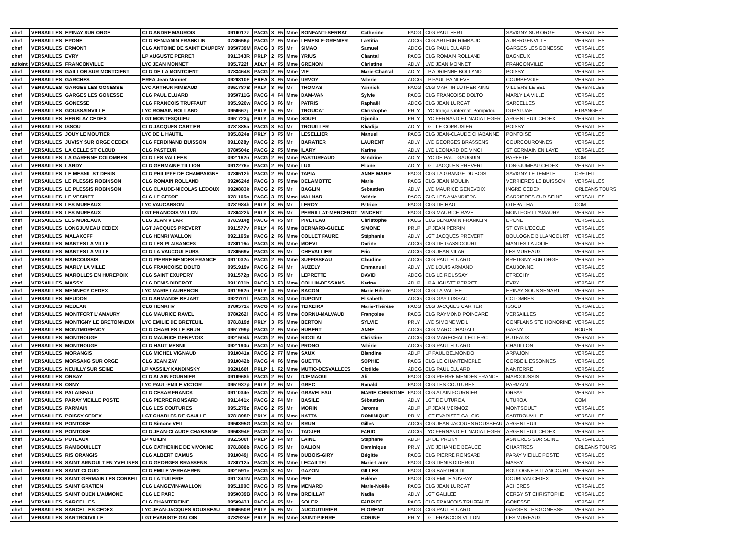| chef | VERSAILLES | EPINAY SUR ORGE | CLG ANDRE MAUROIS | 0910017z | PACG | 3 | F5 | Mme | BONFANTI-SERBAT | Catherine | PACG | CLG PAUL BERT | SAVIGNY SUR ORGE | VERSAILLES |
| chef | VERSAILLES | EPONE | CLG BENJAMIN FRANKLIN | 0780656p | PACG | 2 | F5 | Mme | LEMESLE-GRENIER | Laëtitia | ADCG | CLG ARTHUR RIMBAUD | AUBERGENVILLE | VERSAILLES |
| chef | VERSAILLES | ERMONT | CLG ANTOINE DE SAINT EXUPERY | 0950739M | PACG | 3 | F5 | Mr | SIMAO | Samuel | ADCG | CLG PAUL ELUARD | GARGES LES GONESSE | VERSAILLES |
| chef | VERSAILLES | EVRY | LP AUGUSTE PERRET | 0911343R | PRLP | 2 | F5 | Mme | YRIUS | Chantal | PACG | CLG ROMAIN ROLLAND | BAGNEUX | VERSAILLES |
| adjoint | VERSAILLES | FRANCONVILLE | LYC JEAN MONNET | 0951722f | ADLY | 4 | F5 | Mme | GRENON | Christine | ADLY | LYC JEAN MONNET | FRANCONVILLE | VERSAILLES |
| chef | VERSAILLES | GAILLON SUR MONTCIENT | CLG DE LA MONTCIENT | 0783464S | PACG | 2 | F5 | Mme | VIE | Marie-Chantal | ADLY | LP ADRIENNE BOLLAND | POISSY | VERSAILLES |
| chef | VERSAILLES | GARCHES | EREA Jean Monnet | 0920810F | EREA | 3 | F5 | Mme | URVOY | Valerie | ADCG | LP PAUL PAINLEVE | COURBEVOIE | VERSAILLES |
| chef | VERSAILLES | GARGES LES GONESSE | LYC ARTHUR RIMBAUD | 0951787B | PRLY | 3 | F5 | Mr | THOMAS | Yannick | PACG | CLG MARTIN LUTHER KING | VILLIERS LE BEL | VERSAILLES |
| chef | VERSAILLES | GARGES LES GONESSE | CLG PAUL ELUARD | 0950711G | PACG | 4 | F4 | Mme | DAM-VAN | Sylvie | PACG | CLG FRANCOISE DOLTO | MARLY LA VILLE | VERSAILLES |
| chef | VERSAILLES | GONESSE | CLG FRANCOIS TRUFFAUT | 0951920w | PACG | 3 | F6 | Mr | PATRIS | Raphaël | ADCG | CLG JEAN LURCAT | SARCELLES | VERSAILLES |
| chef | VERSAILLES | GOUSSAINVILLE | LYC ROMAIN ROLLAND | 0950667j | PRLY | 5 | F5 | Mr | TROUCAT | Christophe | PRLY | LYC français internat. Pompidou | DUBAI UAE | ETRANGER |
| chef | VERSAILLES | HERBLAY CEDEX | LGT MONTESQUIEU | 0951723g | PRLY | 4 | F5 | Mme | SOUFI | Djamila | PRLY | LYC FERNAND ET NADIA LEGER | ARGENTEUIL CEDEX | VERSAILLES |
| chef | VERSAILLES | ISSOU | CLG JACQUES CARTIER | 0781885a | PACG | 3 | F4 | Mr | TROUILLER | Khadija | ADLY | LGT LE CORBUSIER | POISSY | VERSAILLES |
| chef | VERSAILLES | JOUY LE MOUTIER | LYC DE L HAUTIL | 0951824s | PRLY | 3 | F5 | Mr | LESELLIER | Manuel | PACG | CLG JEAN-CLAUDE CHABANNE | PONTOISE | VERSAILLES |
| chef | VERSAILLES | JUVISY SUR ORGE CEDEX | CLG FERDINAND BUISSON | 0911028y | PACG | 2 | F5 | Mr | BARATIER | LAURENT | ADLY | LYC GEORGES BRASSENS | COURCOURONNES | VERSAILLES |
| chef | VERSAILLES | LA CELLE ST CLOUD | CLG PASTEUR | 0780504z | PACG | 2 | F5 | Mme | ILARY | Karine | ADLY | LYC LEONARD DE VINCI | ST GERMAIN EN LAYE | VERSAILLES |
| chef | VERSAILLES | LA GARENNE COLOMBES | CLG LES VALLEES | 0921162n | PACG | 2 | F6 | Mme | PASTUREAUD | Sandrine | ADLY | LYC DE PAUL GAUGUIN | PAPEETE | COM |
| chef | VERSAILLES | LARDY | CLG GERMAINE TILLION | 0912276e | PACG | 2 | F5 | Mme | LUX | Eliane | ADLY | LGT JACQUES PREVERT | LONGJUMEAU CEDEX | VERSAILLES |
| chef | VERSAILLES | LE MESNIL ST DENIS | CLG PHILIPPE DE CHAMPAIGNE | 0780512h | PACG | 2 | F5 | Mme | TAPIA | ANNE MARIE | PACG | CLG LA GRANGE DU BOIS | SAVIGNY LE TEMPLE | CRETEIL |
| chef | VERSAILLES | LE PLESSIS ROBINSON | CLG ROMAIN ROLLAND | 0920624d | PACG | 3 | F5 | Mme | DELAMOTTE | Marie | PACG | CLG JEAN MOULIN | VERRIERES LE BUISSON | VERSAILLES |
| chef | VERSAILLES | LE PLESSIS ROBINSON | CLG CLAUDE-NICOLAS LEDOUX | 0920883k | PACG | 2 | F5 | Mr | BAGLIN | Sebastien | ADLY | LYC MAURICE GENEVOIX | INGRE CEDEX | ORLEANS TOURS |
| chef | VERSAILLES | LE VESINET | CLG LE CEDRE | 0781105c | PACG | 3 | F5 | Mme | MALNAR | Valérie | PACG | CLG LES AMANDIERS | CARRIERES SUR SEINE | VERSAILLES |
| chef | VERSAILLES | LES MUREAUX | LYC VAUCANSON | 0781984h | PRLY | 3 | F5 | Mr | LEROY | Patrice | PACG | CLG DE HAO | OTEPA - HA | COM |
| chef | VERSAILLES | LES MUREAUX | LGT FRANCOIS VILLON | 0780422k | PRLY | 3 | F5 | Mr | PERRILLAT-MERCEROT | VINCENT | PACG | CLG MAURICE RAVEL | MONTFORT L'AMAURY | VERSAILLES |
| chef | VERSAILLES | LES MUREAUX | CLG JEAN VILAR | 0781914g | PACG | 4 | F5 | Mr | PIVETEAU | Christophe | PACG | CLG BENJAMIN FRANKLIN | EPONE | VERSAILLES |
| chef | VERSAILLES | LONGJUMEAU CEDEX | LGT JACQUES PREVERT | 0911577v | PRLY | 4 | F6 | Mme | BERNARD-GUELE | SIMONE | PRLP | LP JEAN PERRIN | ST CYR L'ECOLE | VERSAILLES |
| chef | VERSAILLES | MALAKOFF | CLG HENRI WALLON | 0921165s | PACG | 2 | F6 | Mme | COLLET FAURE | Stéphanie | ADLY | LGT JACQUES PREVERT | BOULOGNE BILLANCOURT | VERSAILLES |
| chef | VERSAILLES | MANTES LA VILLE | CLG LES PLAISANCES | 0780116c | PACG | 3 | F5 | Mme | MOEVI | Dorine | ADCG | CLG DE GASSICOURT | MANTES LA JOLIE | VERSAILLES |
| chef | VERSAILLES | MANTES LA VILLE | CLG LA VAUCOULEURS | 0780569v | PACG | 3 | F5 | Mr | CHEVALLIER | Eric | ADCG | CLG JEAN VILAR | LES MUREAUX | VERSAILLES |
| chef | VERSAILLES | MARCOUSSIS | CLG PIERRE MENDES FRANCE | 0911032c | PACG | 2 | F5 | Mme | SUFFISSEAU | Claudine | ADCG | CLG PAUL ELUARD | BRETIGNY SUR ORGE | VERSAILLES |
| chef | VERSAILLES | MARLY LA VILLE | CLG FRANCOISE DOLTO | 0951919v | PACG | 2 | F4 | Mr | AUZELY | Emmanuel | ADLY | LYC LOUIS ARMAND | EAUBONNE | VERSAILLES |
| chef | VERSAILLES | MAROLLES EN HUREPOIX | CLG SAINT EXUPERY | 0911572p | PACG | 3 | F5 | Mr | LEPRETTE | DAVID | ADCG | CLG LE ROUSSAY | ETRECHY | VERSAILLES |
| chef | VERSAILLES | MASSY | CLG DENIS DIDEROT | 0911031b | PACG | 3 | F3 | Mme | COLLIN-DESSANS | Karine | ADLP | LP AUGUSTE PERRET | EVRY | VERSAILLES |
| chef | VERSAILLES | MENNECY CEDEX | LYC MARIE LAURENCIN | 0911962n | PRLY | 4 | F5 | Mme | BACON | Marie Hélène | PACG | CLG LA VALLEE | EPINAY SOUS SENART | VERSAILLES |
| chef | VERSAILLES | MEUDON | CLG ARMANDE BEJART | 0922701l | PACG | 3 | F4 | Mme | DUPONT | Elisabeth | ADCG | CLG GAY LUSSAC | COLOMBES | VERSAILLES |
| chef | VERSAILLES | MEULAN | CLG HENRI IV | 0780571x | PACG | 4 | F5 | Mme | TEIXEIRA | Marie-Thérèse | PACG | CLG JACQUES CARTIER | ISSOU | VERSAILLES |
| chef | VERSAILLES | MONTFORT L'AMAURY | CLG MAURICE RAVEL | 0780262l | PACG | 4 | F5 | Mme | CORNU-MALVAUD | Françoise | PACG | CLG RAYMOND POINCARE | VERSAILLES | VERSAILLES |
| chef | VERSAILLES | MONTIGNY LE BRETONNEUX | LYC EMILIE DE BRETEUIL | 0781819d | PRLY | 3 | F5 | Mme | BERTON | SYLVIE | PRLY | LYC SIMONE WEIL | CONFLANS STE HONORINE | VERSAILLES |
| chef | VERSAILLES | MONTMORENCY | CLG CHARLES LE BRUN | 0951799p | PACG | 2 | F5 | Mme | HUBERT | ANNE | ADCG | CLG MARC CHAGALL | GASNY | ROUEN |
| chef | VERSAILLES | MONTROUGE | CLG MAURICE GENEVOIX | 0921504k | PACG | 2 | F5 | Mme | NICOLAI | Christine | ADCG | CLG MARECHAL LECLERC | PUTEAUX | VERSAILLES |
| chef | VERSAILLES | MONTROUGE | CLG HAUT MESNIL | 0921190u | PACG | 2 | F4 | Mme | PRONO | Valérie | ADCG | CLG PAUL ELUARD | CHATILLON | VERSAILLES |
| chef | VERSAILLES | MORANGIS | CLG MICHEL VIGNAUD | 0910041a | PACG | 2 | F7 | Mme | SAUX | Blandine | ADLP | LP PAUL BELMONDO | ARPAJON | VERSAILLES |
| chef | VERSAILLES | MORSANG SUR ORGE | CLG JEAN ZAY | 0910042b | PACG | 4 | F6 | Mme | GUETTA | SOPHIE | PACG | CLG LE CHANTEMERLE | CORBEIL ESSONNES | VERSAILLES |
| chef | VERSAILLES | NEUILLY SUR SEINE | LP VASSILY KANDINSKY | 0920166f | PRLP | 1 | F2 | Mme | MUTIO-DESVALLEES | Clotilde | ADCG | CLG PAUL ELUARD | NANTERRE | VERSAILLES |
| chef | VERSAILLES | ORSAY | CLG ALAIN FOURNIER | 0910968h | PACG | 2 | F6 | Mr | DJEMAOUI | Ali | PACG | CLG PIERRE MENDES FRANCE | MARCOUSSIS | VERSAILLES |
| chef | VERSAILLES | OSNY | LYC PAUL-EMILE VICTOR | 0951937p | PRLY | 2 | F6 | Mr | GREC | Ronald | PACG | CLG LES COUTURES | PARMAIN | VERSAILLES |
| chef | VERSAILLES | PALAISEAU | CLG CESAR FRANCK | 0911034e | PACG | 2 | F5 | Mme | GRAVELEAU | MARIE CHRISTINE | PACG | CLG ALAIN FOURNIER | ORSAY | VERSAILLES |
| chef | VERSAILLES | PARAY VIEILLE POSTE | CLG PIERRE RONSARD | 0911441x | PACG | 2 | F4 | Mr | BASILE | Sébastien | ADLY | LGT DE UTUROA | UTUROA | COM |
| chef | VERSAILLES | PARMAIN | CLG LES COUTURES | 0951279z | PACG | 2 | F5 | Mr | MORIN | Jerome | ADLP | LP JEAN MERMOZ | MONTSOULT | VERSAILLES |
| chef | VERSAILLES | POISSY CEDEX | LGT CHARLES DE GAULLE | 0781898P | PRLY | 4 | F5 | Mme | NATTA | DOMINIQUE | PRLY | LGT EVARISTE GALOIS | SARTROUVILLE | VERSAILLES |
| chef | VERSAILLES | PONTOISE | CLG Simone VEIL | 0950895G | PACG | 3 | F4 | Mr | BRUN | Gilles | ADCG | CLG JEAN-JACQUES ROUSSEAU | ARGENTEUIL | VERSAILLES |
| chef | VERSAILLES | PONTOISE | CLG JEAN-CLAUDE CHABANNE | 0950894F | PACG | 2 | F4 | Mr | TADJER | FARID | ADCG | LYC FERNAND ET NADIA LEGER | ARGENTEUIL CEDEX | VERSAILLES |
| chef | VERSAILLES | PUTEAUX | LP VOILIN | 0921500f | PRLP | 2 | F4 | Mr | LAINE | Stephane | ADLP | LP DE PRONY | ASNIERES SUR SEINE | VERSAILLES |
| chef | VERSAILLES | RAMBOUILLET | CLG CATHERINE DE VIVONNE | 0781886b | PACG | 3 | F5 | Mr | DALION | Dominique | PRLY | LYC JEHAN DE BEAUCE | CHARTRES | ORLEANS TOURS |
| chef | VERSAILLES | RIS ORANGIS | CLG ALBERT CAMUS | 0910049j | PACG | 4 | F5 | Mme | DUBOIS-GIRY | Brigitte | PACG | CLG PIERRE RONSARD | PARAY VIEILLE POSTE | VERSAILLES |
| chef | VERSAILLES | SAINT ARNOULT EN YVELINES | CLG GEORGES BRASSENS | 0780712a | PACG | 3 | F5 | Mme | LECAILTEL | Marie-Laure | PACG | CLG DENIS DIDEROT | MASSY | VERSAILLES |
| chef | VERSAILLES | SAINT CLOUD | CLG EMILE VERHAEREN | 0921591e | PACG | 3 | F4 | Mr | GAZON | GILLES | PACG | CLG BARTHOLDI | BOULOGNE BILLANCOURT | VERSAILLES |
| chef | VERSAILLES | SAINT GERMAIN LES CORBEIL | CLG LA TUILERIE | 0911341N | PACG | 3 | F5 | Mme | PRE | Hélène | PACG | CLG EMILE AUVRAY | DOURDAN CEDEX | VERSAILLES |
| chef | VERSAILLES | SAINT GRATIEN | CLG LANGEVIN-WALLON | 0951190C | PACG | 3 | F5 | Mme | MENARD | Marie-Noëlle | PACG | CLG JEAN LURCAT | ACHERES | VERSAILLES |
| chef | VERSAILLES | SAINT OUEN L'AUMONE | CLG LE PARC | 0950039B | PACG | 3 | F6 | Mme | BREILLAT | Nadia | ADLY | LGT GALILEE | CERGY ST CHRISTOPHE | VERSAILLES |
| chef | VERSAILLES | SARCELLES | CLG CHANTEREINE | 0950943J | PACG | 4 | F5 | Mr | SOLER | FABRICE | PACG | CLG FRANCOIS TRUFFAUT | GONESSE | VERSAILLES |
| chef | VERSAILLES | SARCELLES CEDEX | LYC JEAN-JACQUES ROUSSEAU | 0950650R | PRLY | 5 | F5 | Mr | AUCOUTURIER | FLORENT | PACG | CLG PAUL ELUARD | GARGES LES GONESSE | VERSAILLES |
| chef | VERSAILLES | SARTROUVILLE | LGT EVARISTE GALOIS | 0782924E | PRLY | 5 | F6 | Mme | SAINT-PIERRE | CORINE | PRLY | LGT FRANCOIS VILLON | LES MUREAUX | VERSAILLES |